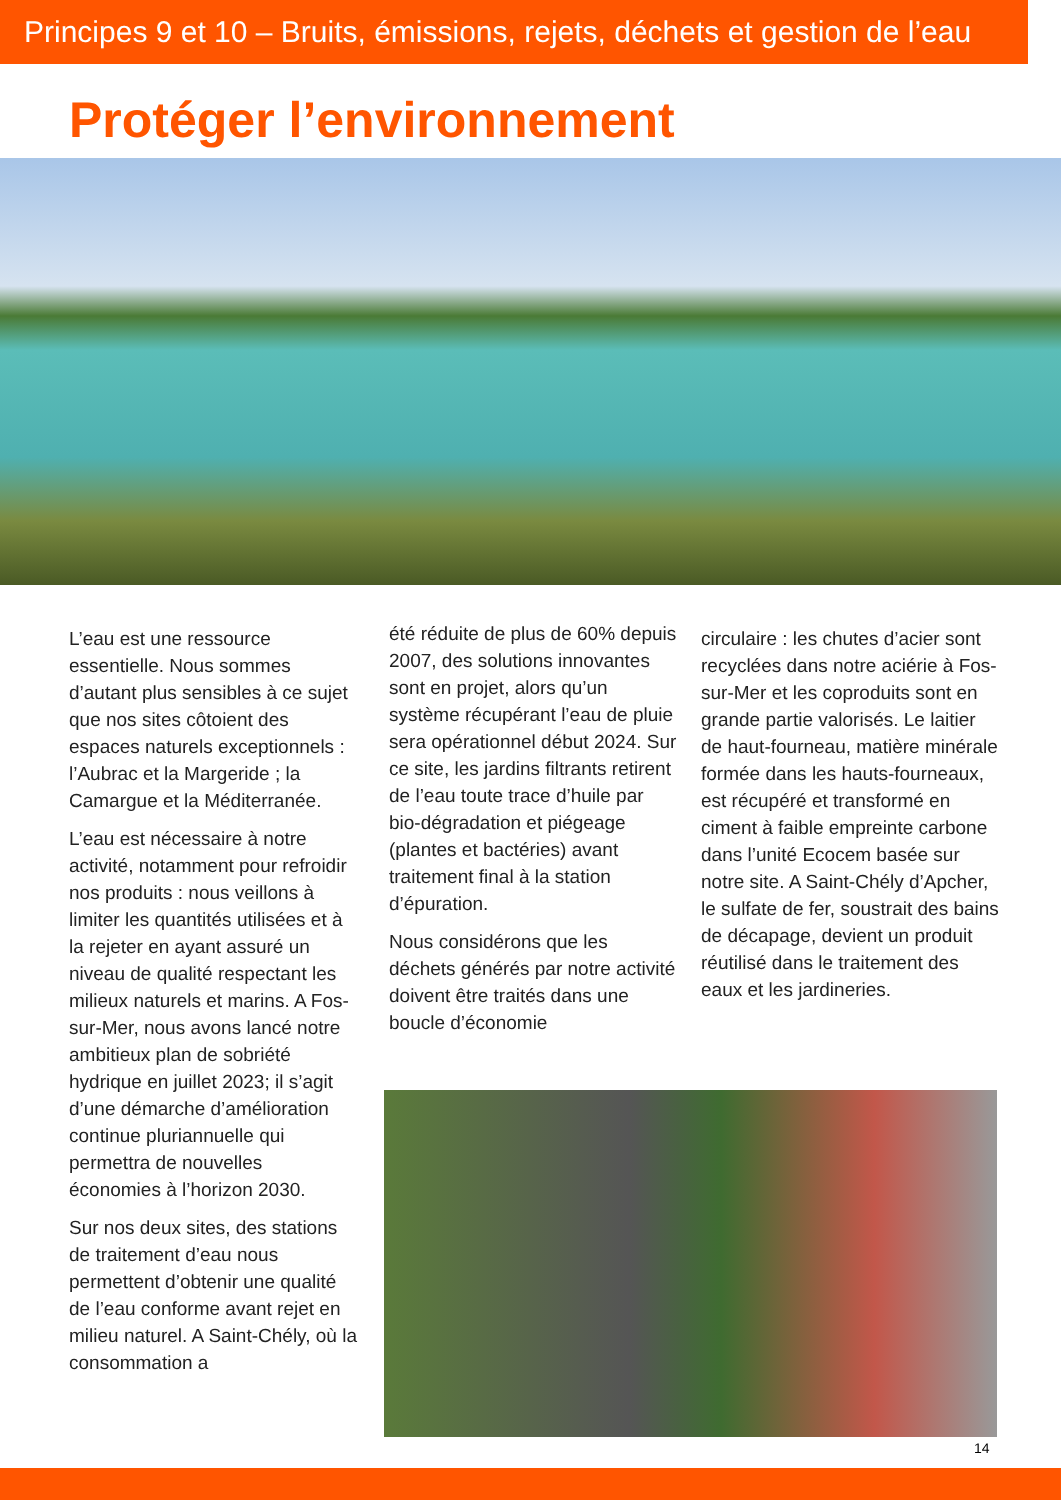Principes 9 et 10 – Bruits, émissions, rejets, déchets et gestion de l’eau
Protéger l’environnement
L’eau est une ressource essentielle. Nous sommes d’autant plus sensibles à ce sujet que nos sites côtoient des espaces naturels exceptionnels : l’Aubrac et la Margeride ; la Camargue et la Méditerranée.
L’eau est nécessaire à notre activité, notamment pour refroidir nos produits : nous veillons à limiter les quantités utilisées et à la rejeter en ayant assuré un niveau de qualité respectant les milieux naturels et marins. A Fos-sur-Mer, nous avons lancé notre ambitieux plan de sobriété hydrique en juillet 2023; il s’agit d’une démarche d’amélioration continue pluriannuelle qui permettra de nouvelles économies à l’horizon 2030.
Sur nos deux sites, des stations de traitement d’eau nous permettent d’obtenir une qualité de l’eau conforme avant rejet en milieu naturel. A Saint-Chély, où la consommation a
été réduite de plus de 60% depuis 2007, des solutions innovantes sont en projet, alors qu’un système récupérant l’eau de pluie sera opérationnel début 2024. Sur ce site, les jardins filtrants retirent de l’eau toute trace d’huile par bio-dégradation et piégeage (plantes et bactéries) avant traitement final à la station d’épuration.
Nous considérons que les déchets générés par notre activité doivent être traités dans une boucle d’économie
circulaire : les chutes d’acier sont recyclées dans notre aciérie à Fos-sur-Mer et les coproduits sont en grande partie valorisés. Le laitier de haut-fourneau, matière minérale formée dans les hauts-fourneaux, est récupéré et transformé en ciment à faible empreinte carbone dans l’unité Ecocem basée sur notre site. A Saint-Chély d’Apcher, le sulfate de fer, soustrait des bains de décapage, devient un produit réutilisé dans le traitement des eaux et les jardineries.
14